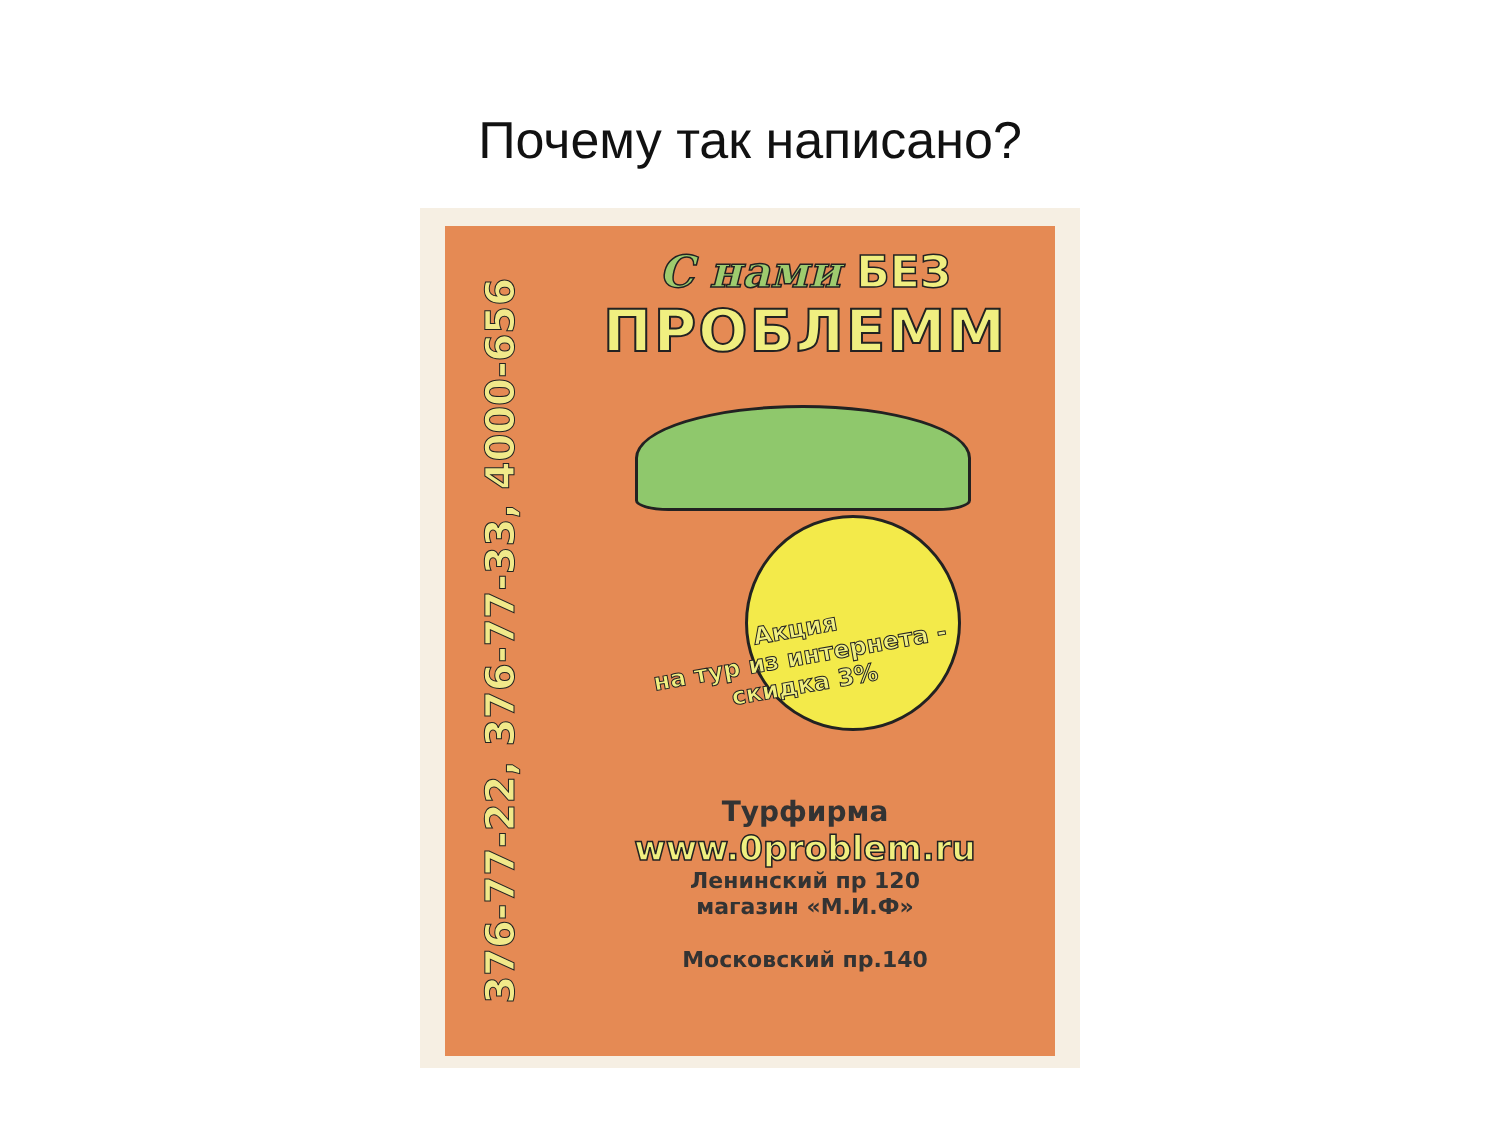Почему так написано?
376-77-22, 376-77-33, 4000-656
С нами БЕЗ
ПРОБЛЕММ
Акция
на тур из интернета -
скидка 3%
Турфирма
www.0problem.ru
Ленинский пр 120
магазин «М.И.Ф»
Московский пр.140